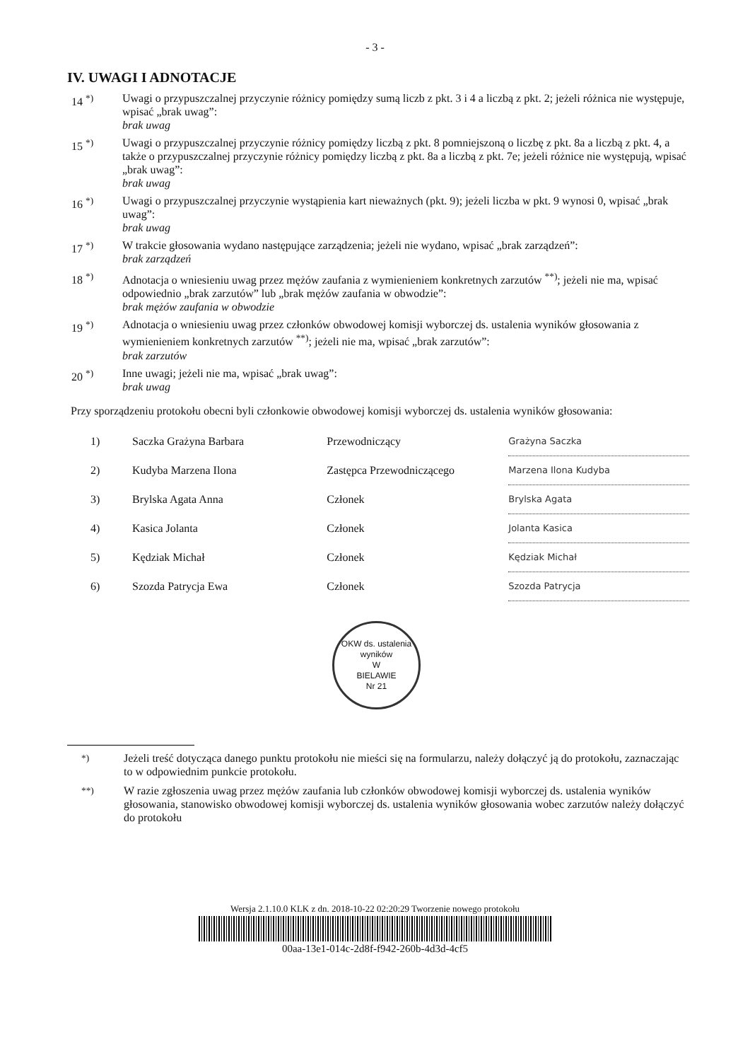- 3 -
IV. UWAGI I ADNOTACJE
14 <sup>*)</sup> Uwagi o przypuszczalnej przyczynie różnicy pomiędzy sumą liczb z pkt. 3 i 4 a liczbą z pkt. 2; jeżeli różnica nie występuje, wpisać „brak uwag”:
brak uwag
15 <sup>*)</sup> Uwagi o przypuszczalnej przyczynie różnicy pomiędzy liczbą z pkt. 8 pomniejszoną o liczbę z pkt. 8a a liczbą z pkt. 4, a także o przypuszczalnej przyczynie różnicy pomiędzy liczbą z pkt. 8a a liczbą z pkt. 7e; jeżeli różnice nie występują, wpisać „brak uwag”:
brak uwag
16 <sup>*)</sup> Uwagi o przypuszczalnej przyczynie wystąpienia kart nieważnych (pkt. 9); jeżeli liczba w pkt. 9 wynosi 0, wpisać „brak uwag”:
brak uwag
17 <sup>*)</sup> W trakcie głosowania wydano następujące zarządzenia; jeżeli nie wydano, wpisać „brak zarządzeń”:
brak zarządzeń
18 <sup>*)</sup> Adnotacja o wniesieniu uwag przez mężów zaufania z wymienieniem konkretnych zarzutów <sup>**)</sup>; jeżeli nie ma, wpisać odpowiednio „brak zarzutów” lub „brak mężów zaufania w obwodzie”:
brak mężów zaufania w obwodzie
19 <sup>*)</sup> Adnotacja o wniesieniu uwag przez członków obwodowej komisji wyborczej ds. ustalenia wyników głosowania z wymienieniem konkretnych zarzutów <sup>**)</sup>; jeżeli nie ma, wpisać „brak zarzutów”:
brak zarzutów
20 <sup>*)</sup> Inne uwagi; jeżeli nie ma, wpisać „brak uwag”:
brak uwag
Przy sporządzeniu protokołu obecni byli członkowie obwodowej komisji wyborczej ds. ustalenia wyników głosowania:
| 1) | Saczka Grażyna Barbara | Przewodniczący | Grażyna Saczka |
| 2) | Kudyba Marzena Ilona | Zastępca Przewodniczącego | Marzena Ilona Kudyba |
| 3) | Brylska Agata Anna | Członek | Brylska Agata |
| 4) | Kasica Jolanta | Członek | Jolanta Kasica |
| 5) | Kędziak Michał | Członek | Kędziak Michał |
| 6) | Szozda Patrycja Ewa | Członek | Szozda Patrycja |
OKW ds. ustalenia wyników
W
BIELAWIE
Nr 21
<sup>*)</sup> Jeżeli treść dotycząca danego punktu protokołu nie mieści się na formularzu, należy dołączyć ją do protokołu, zaznaczając to w odpowiednim punkcie protokołu.
<sup>**)</sup> W razie zgłoszenia uwag przez mężów zaufania lub członków obwodowej komisji wyborczej ds. ustalenia wyników głosowania, stanowisko obwodowej komisji wyborczej ds. ustalenia wyników głosowania wobec zarzutów należy dołączyć do protokołu
Wersja 2.1.10.0 KLK z dn. 2018-10-22 02:20:29 Tworzenie nowego protokołu
00aa-13e1-014c-2d8f-f942-260b-4d3d-4cf5